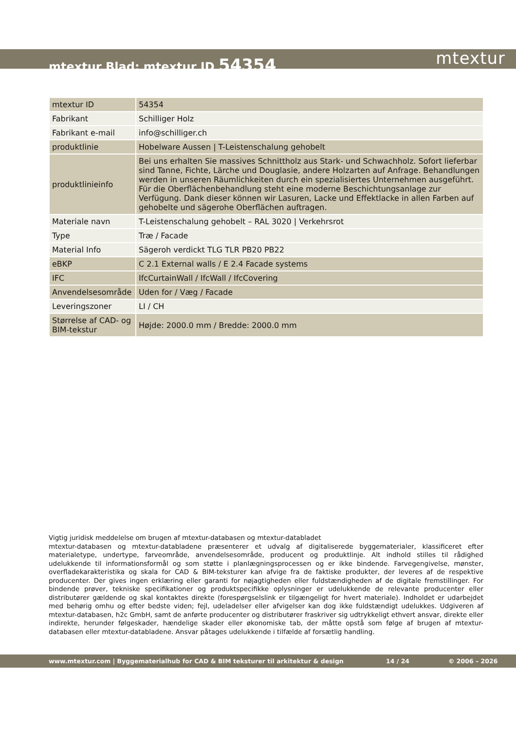mtextur Blad: mtextur ID 54354
mtextur
| mtextur ID | 54354 |
| Fabrikant | Schilliger Holz |
| Fabrikant e-mail | info@schilliger.ch |
| produktlinie | Hobelware Aussen / T-Leistenschalung gehobelt |
| produktlinieinfo | Bei uns erhalten Sie massives Schnittholz aus Stark- und Schwachholz. Sofort lieferbar sind Tanne, Fichte, Lärche und Douglasie, andere Holzarten auf Anfrage. Behandlungen werden in unseren Räumlichkeiten durch ein spezialisiertes Unternehmen ausgeführt. Für die Oberflächenbehandlung steht eine moderne Beschichtungsanlage zur Verfügung. Dank dieser können wir Lasuren, Lacke und Effektlacke in allen Farben auf gehobelte und sägerohe Oberflächen auftragen. |
| Materiale navn | T-Leistenschalung gehobelt – RAL 3020 / Verkehrsrot |
| Type | Træ / Facade |
| Material Info | Sägeroh verdickt TLG TLR PB20 PB22 |
| eBKP | C 2.1 External walls / E 2.4 Facade systems |
| IFC | IfcCurtainWall / IfcWall / IfcCovering |
| Anvendelsesområde | Uden for / Væg / Facade |
| Leveringszoner | LI / CH |
| Størrelse af CAD- og BIM-tekstur | Højde: 2000.0 mm / Bredde: 2000.0 mm |
Vigtig juridisk meddelelse om brugen af mtextur-databasen og mtextur-databladet
mtextur-databasen og mtextur-databladene præsenterer et udvalg af digitaliserede byggematerialer, klassificeret efter materialetype, undertype, farveområde, anvendelsesområde, producent og produktlinje. Alt indhold stilles til rådighed udelukkende til informationsformål og som støtte i planlægningsprocessen og er ikke bindende. Farvegengivelse, mønster, overfladekarakteristika og skala for CAD & BIM-teksturer kan afvige fra de faktiske produkter, der leveres af de respektive producenter. Der gives ingen erklæring eller garanti for nøjagtigheden eller fuldstændigheden af de digitale fremstillinger. For bindende prøver, tekniske specifikationer og produktspecifikke oplysninger er udelukkende de relevante producenter eller distributører gældende og skal kontaktes direkte (forespørgselslink er tilgængeligt for hvert materiale). Indholdet er udarbejdet med behørig omhu og efter bedste viden; fejl, udeladelser eller afvigelser kan dog ikke fuldstændigt udelukkes. Udgiveren af mtextur-databasen, h2c GmbH, samt de anførte producenter og distributører fraskriver sig udtrykkeligt ethvert ansvar, direkte eller indirekte, herunder følgeskader, hændelige skader eller økonomiske tab, der måtte opstå som følge af brugen af mtextur-databasen eller mtextur-databladene. Ansvar påtages udelukkende i tilfælde af forsætlig handling.
www.mtextur.com | Byggematerialhub for CAD & BIM teksturer til arkitektur & design 14 / 24 © 2006 – 2026